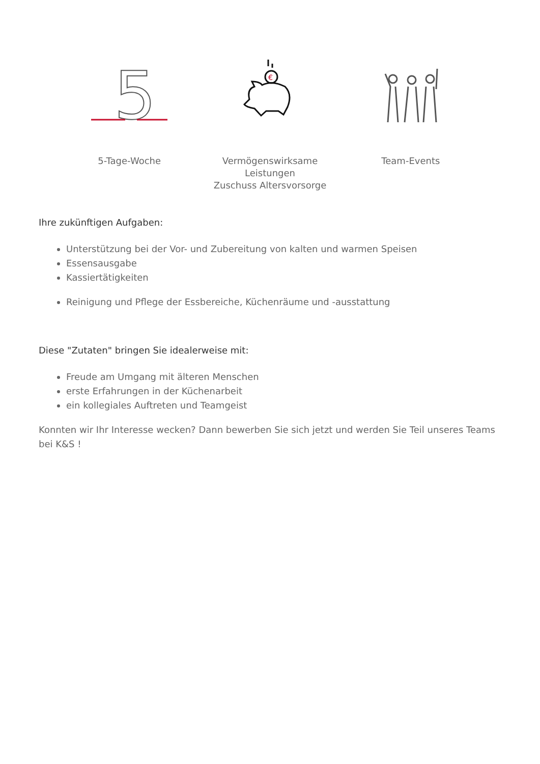5
5-Tage-Woche
€
Vermögenswirksame Leistungen
Zuschuss Altersvorsorge
Team-Events
Ihre zukünftigen Aufgaben:
Unterstützung bei der Vor- und Zubereitung von kalten und warmen Speisen
Essensausgabe
Kassiertätigkeiten
Reinigung und Pflege der Essbereiche, Küchenräume und -ausstattung
Diese "Zutaten" bringen Sie idealerweise mit:
Freude am Umgang mit älteren Menschen
erste Erfahrungen in der Küchenarbeit
ein kollegiales Auftreten und Teamgeist
Konnten wir Ihr Interesse wecken? Dann bewerben Sie sich jetzt und werden Sie Teil unseres Teams bei K&S !